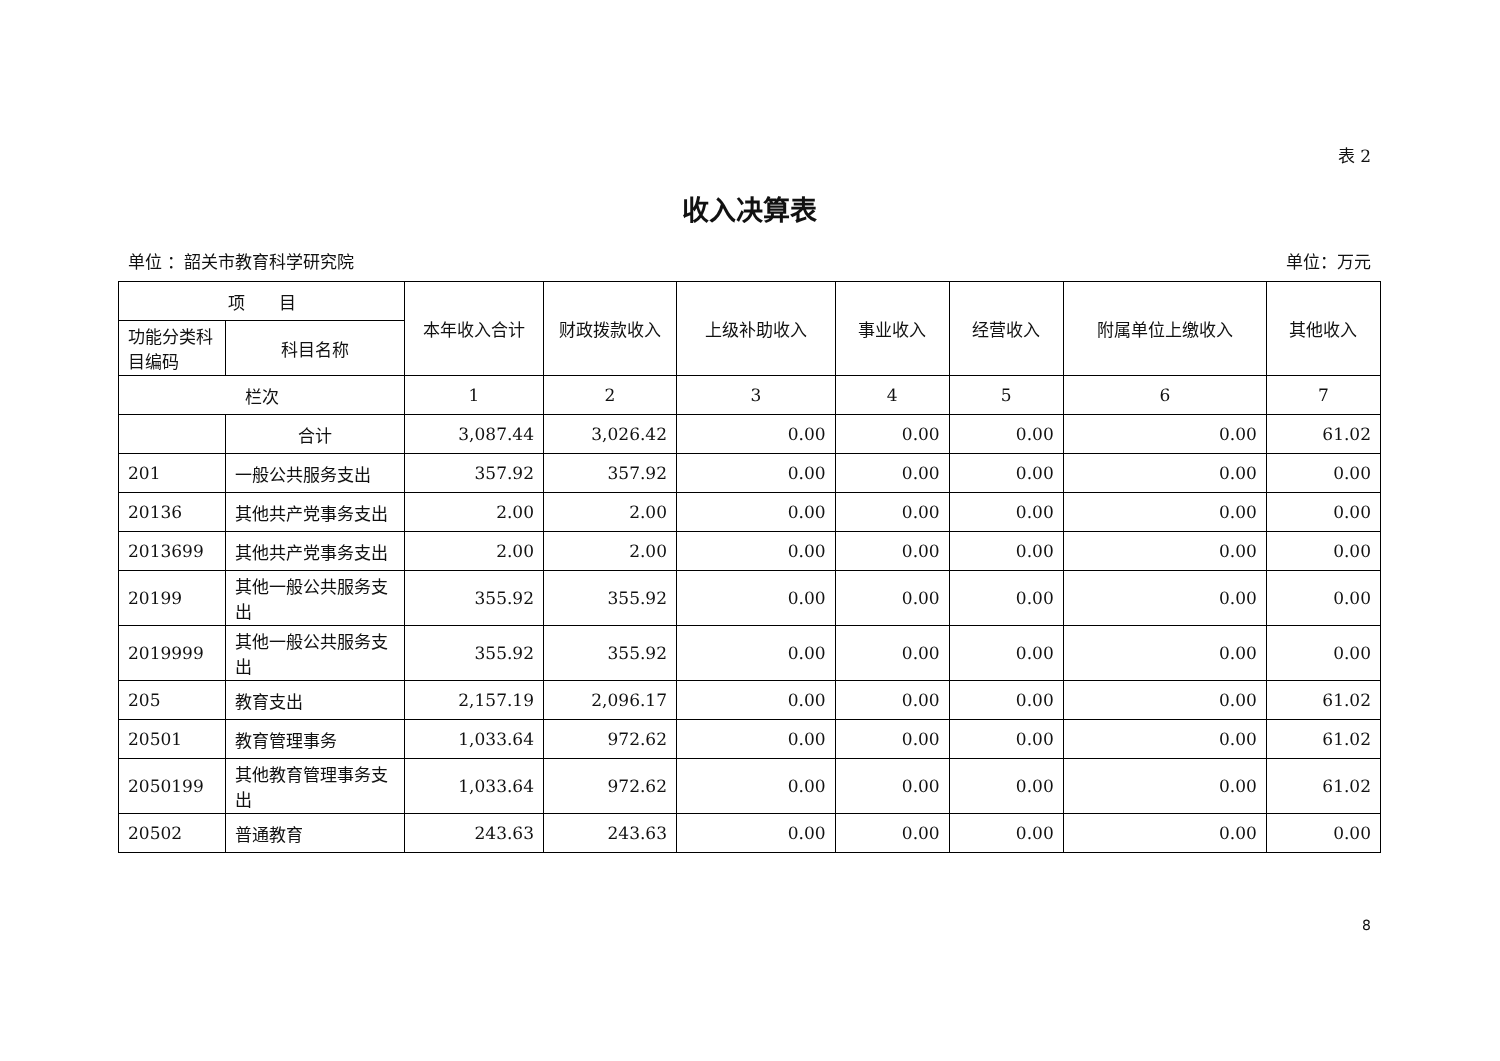表 2
收入决算表
单位 ：韶关市教育科学研究院 单位：万元
| 项 目 | | 本年收入合计 | 财政拨款收入 | 上级补助收入 | 事业收入 | 经营收入 | 附属单位上缴收入 | 其他收入 |
| --- | --- | --- | --- | --- | --- | --- | --- | --- |
| 功能分类科目编码 | 科目名称 | | | | | | | |
| 栏次 | | 1 | 2 | 3 | 4 | 5 | 6 | 7 |
| | 合计 | 3,087.44 | 3,026.42 | 0.00 | 0.00 | 0.00 | 0.00 | 61.02 |
| 201 | 一般公共服务支出 | 357.92 | 357.92 | 0.00 | 0.00 | 0.00 | 0.00 | 0.00 |
| 20136 | 其他共产党事务支出 | 2.00 | 2.00 | 0.00 | 0.00 | 0.00 | 0.00 | 0.00 |
| 2013699 | 其他共产党事务支出 | 2.00 | 2.00 | 0.00 | 0.00 | 0.00 | 0.00 | 0.00 |
| 20199 | 其他一般公共服务支出 | 355.92 | 355.92 | 0.00 | 0.00 | 0.00 | 0.00 | 0.00 |
| 2019999 | 其他一般公共服务支出 | 355.92 | 355.92 | 0.00 | 0.00 | 0.00 | 0.00 | 0.00 |
| 205 | 教育支出 | 2,157.19 | 2,096.17 | 0.00 | 0.00 | 0.00 | 0.00 | 61.02 |
| 20501 | 教育管理事务 | 1,033.64 | 972.62 | 0.00 | 0.00 | 0.00 | 0.00 | 61.02 |
| 2050199 | 其他教育管理事务支出 | 1,033.64 | 972.62 | 0.00 | 0.00 | 0.00 | 0.00 | 61.02 |
| 20502 | 普通教育 | 243.63 | 243.63 | 0.00 | 0.00 | 0.00 | 0.00 | 0.00 |
8